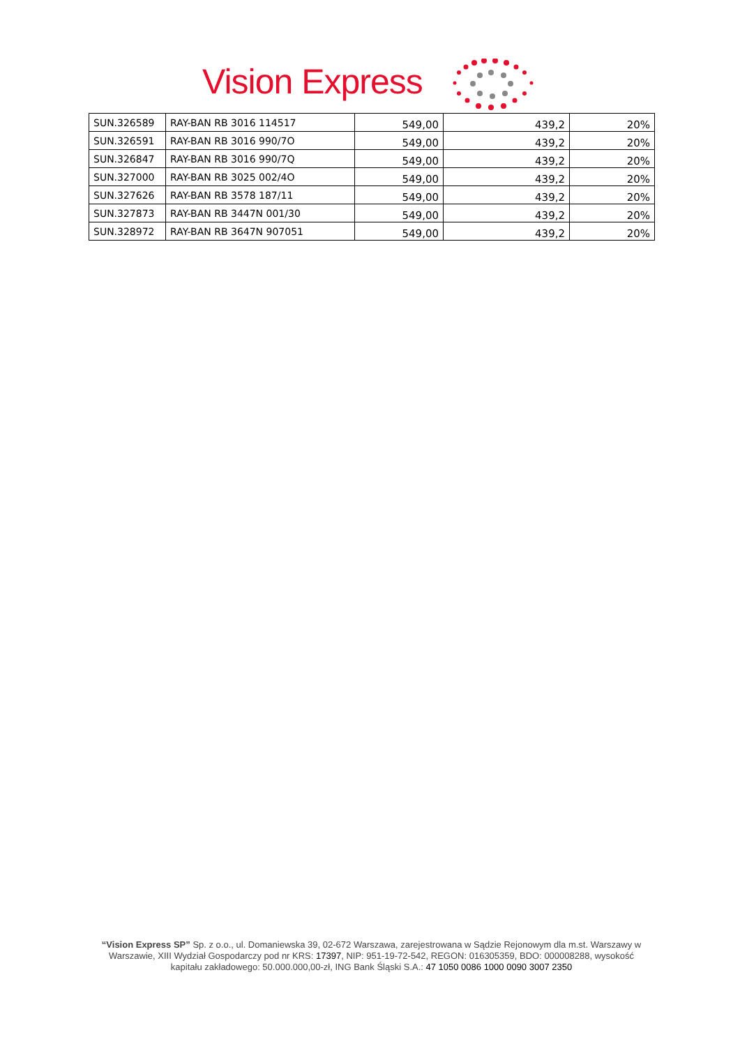Vision Express
| SUN.326589 | RAY-BAN RB 3016 114517 | 549,00 | 439,2 | 20% |
| SUN.326591 | RAY-BAN RB 3016 990/7O | 549,00 | 439,2 | 20% |
| SUN.326847 | RAY-BAN RB 3016 990/7Q | 549,00 | 439,2 | 20% |
| SUN.327000 | RAY-BAN RB 3025 002/4O | 549,00 | 439,2 | 20% |
| SUN.327626 | RAY-BAN RB 3578 187/11 | 549,00 | 439,2 | 20% |
| SUN.327873 | RAY-BAN RB 3447N 001/30 | 549,00 | 439,2 | 20% |
| SUN.328972 | RAY-BAN RB 3647N 907051 | 549,00 | 439,2 | 20% |
“Vision Express SP” Sp. z o.o., ul. Domaniewska 39, 02-672 Warszawa, zarejestrowana w Sądzie Rejonowym dla m.st. Warszawy w Warszawie, XIII Wydział Gospodarczy pod nr KRS: 17397, NIP: 951-19-72-542, REGON: 016305359, BDO: 000008288, wysokość kapitału zakładowego: 50.000.000,00-zł, ING Bank Śląski S.A.: 47 1050 0086 1000 0090 3007 2350